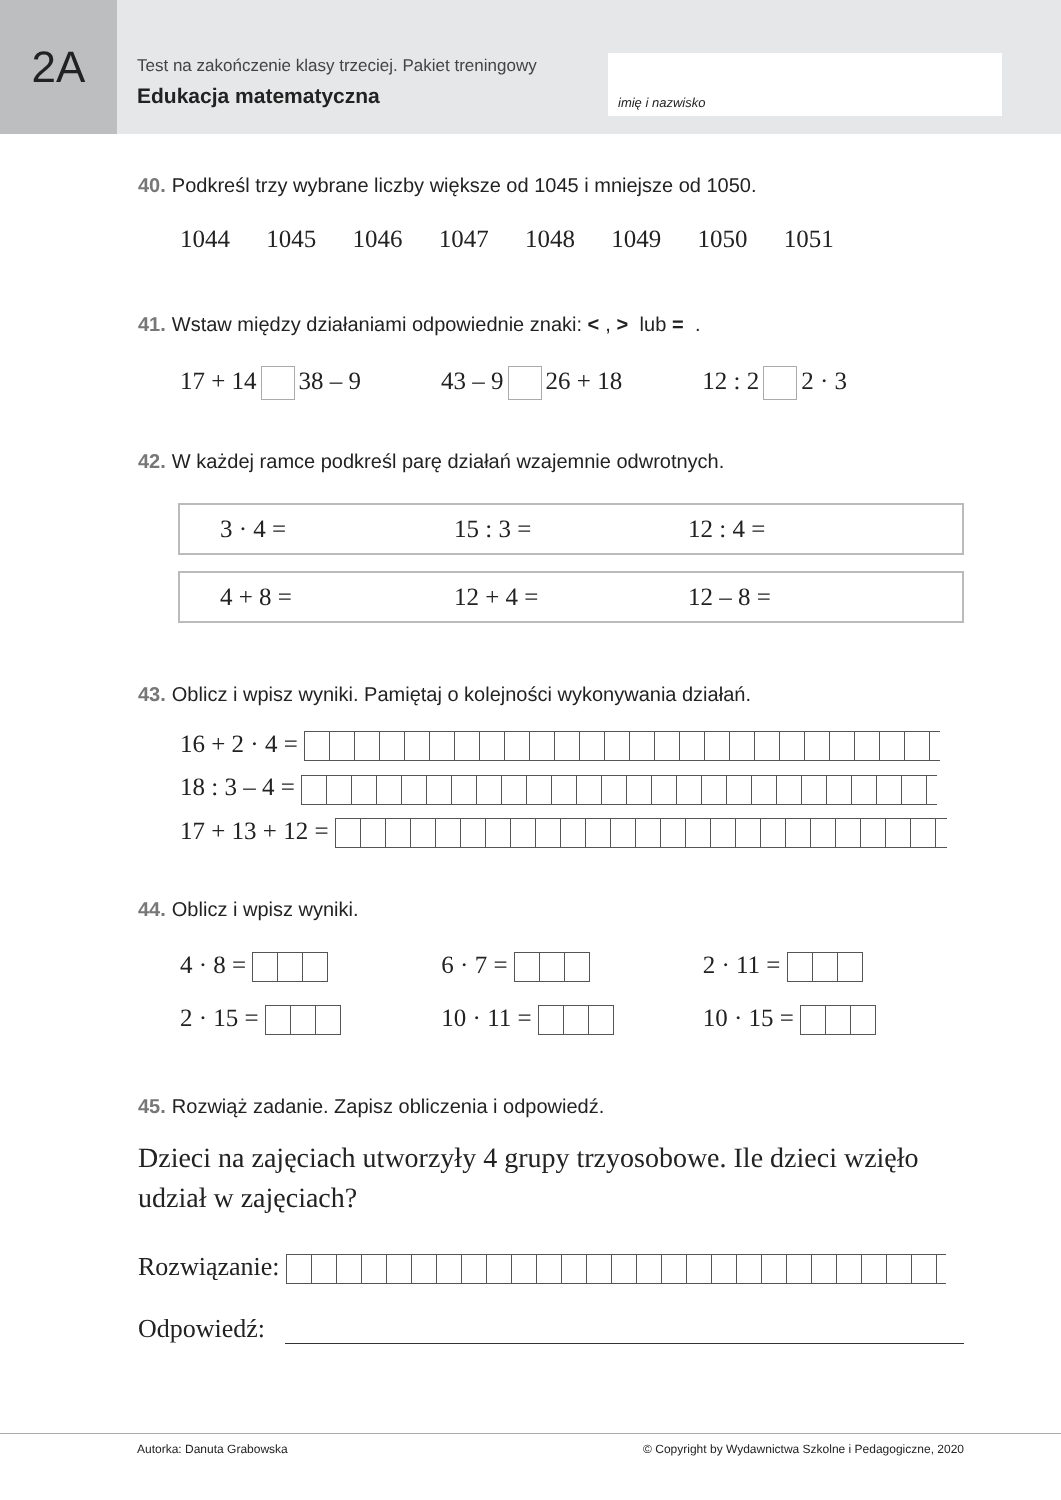2A
Test na zakończenie klasy trzeciej. Pakiet treningowy
Edukacja matematyczna
imię i nazwisko
40. Podkreśl trzy wybrane liczby większe od 1045 i mniejsze od 1050.
1044 1045 1046 1047 1048 1049 1050 1051
41. Wstaw między działaniami odpowiednie znaki: <, > lub = .
17 + 14 38 – 9 43 – 9 26 + 18 12 : 2 2 · 3
42. W każdej ramce podkreśl parę działań wzajemnie odwrotnych.
3 · 4 = 15 : 3 = 12 : 4 =
4 + 8 = 12 + 4 = 12 – 8 =
43. Oblicz i wpisz wyniki. Pamiętaj o kolejności wykonywania działań.
16 + 2 · 4 =
18 : 3 – 4 =
17 + 13 + 12 =
44. Oblicz i wpisz wyniki.
4 · 8 = 6 · 7 = 2 · 11 =
2 · 15 = 10 · 11 = 10 · 15 =
45. Rozwiąż zadanie. Zapisz obliczenia i odpowiedź.
Dzieci na zajęciach utworzyły 4 grupy trzyosobowe. Ile dzieci wzięło udział w zajęciach?
Rozwiązanie:
Odpowiedź:
Autorka: Danuta Grabowska © Copyright by Wydawnictwa Szkolne i Pedagogiczne, 2020